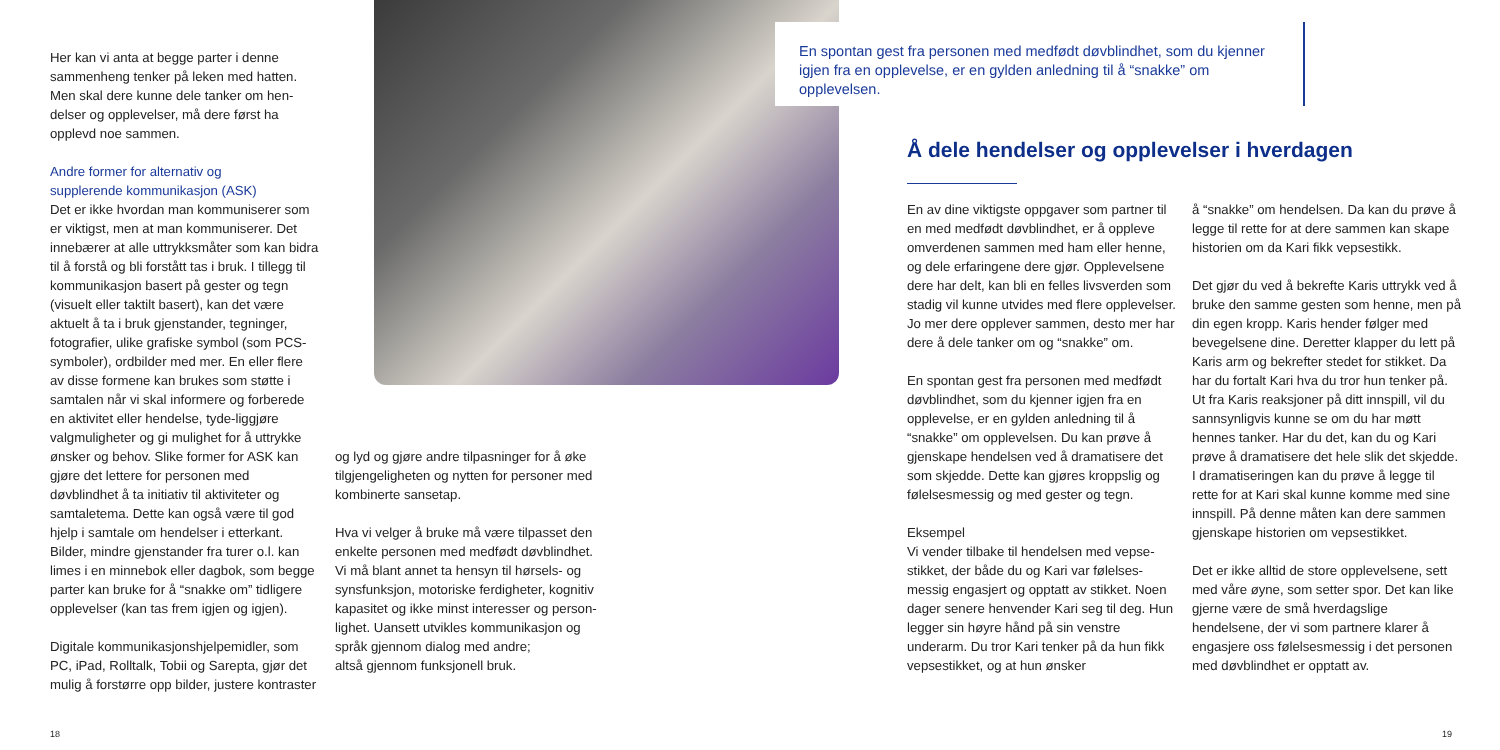Her kan vi anta at begge parter i denne sammenheng tenker på leken med hatten. Men skal dere kunne dele tanker om hen-delser og opplevelser, må dere først ha opplevd noe sammen.
Andre former for alternativ og
supplerende kommunikasjon (ASK)
Det er ikke hvordan man kommuniserer som er viktigst, men at man kommuniserer. Det innebærer at alle uttrykksmåter som kan bidra til å forstå og bli forstått tas i bruk. I tillegg til kommunikasjon basert på gester og tegn (visuelt eller taktilt basert), kan det være aktuelt å ta i bruk gjenstander, tegninger, fotografier, ulike grafiske symbol (som PCS-symboler), ordbilder med mer. En eller flere av disse formene kan brukes som støtte i samtalen når vi skal informere og forberede en aktivitet eller hendelse, tyde-liggjøre valgmuligheter og gi mulighet for å uttrykke ønsker og behov. Slike former for ASK kan gjøre det lettere for personen med døvblindhet å ta initiativ til aktiviteter og samtaletema. Dette kan også være til god hjelp i samtale om hendelser i etterkant. Bilder, mindre gjenstander fra turer o.l. kan limes i en minnebok eller dagbok, som begge parter kan bruke for å “snakke om” tidligere opplevelser (kan tas frem igjen og igjen).
Digitale kommunikasjonshjelpemidler, som PC, iPad, Rolltalk, Tobii og Sarepta, gjør det mulig å forstørre opp bilder, justere kontraster
og lyd og gjøre andre tilpasninger for å øke tilgjengeligheten og nytten for personer med kombinerte sansetap.
Hva vi velger å bruke må være tilpasset den enkelte personen med medfødt døvblindhet. Vi må blant annet ta hensyn til hørsels- og synsfunksjon, motoriske ferdigheter, kognitiv kapasitet og ikke minst interesser og person-lighet. Uansett utvikles kommunikasjon og språk gjennom dialog med andre;
altså gjennom funksjonell bruk.
18
En spontan gest fra personen med medfødt døvblindhet, som du kjenner igjen fra en opplevelse, er en gylden anledning til å “snakke” om opplevelsen.
Å dele hendelser og opplevelser i hverdagen
En av dine viktigste oppgaver som partner til en med medfødt døvblindhet, er å oppleve omverdenen sammen med ham eller henne, og dele erfaringene dere gjør. Opplevelsene dere har delt, kan bli en felles livsverden som stadig vil kunne utvides med flere opplevelser. Jo mer dere opplever sammen, desto mer har dere å dele tanker om og “snakke” om.
En spontan gest fra personen med medfødt døvblindhet, som du kjenner igjen fra en opplevelse, er en gylden anledning til å “snakke” om opplevelsen. Du kan prøve å gjenskape hendelsen ved å dramatisere det som skjedde. Dette kan gjøres kroppslig og følelsesmessig og med gester og tegn.
Eksempel
Vi vender tilbake til hendelsen med vepse-stikket, der både du og Kari var følelses-messig engasjert og opptatt av stikket. Noen dager senere henvender Kari seg til deg. Hun legger sin høyre hånd på sin venstre underarm. Du tror Kari tenker på da hun fikk vepsestikket, og at hun ønsker
å “snakke” om hendelsen. Da kan du prøve å legge til rette for at dere sammen kan skape historien om da Kari fikk vepsestikk.
Det gjør du ved å bekrefte Karis uttrykk ved å bruke den samme gesten som henne, men på din egen kropp. Karis hender følger med bevegelsene dine. Deretter klapper du lett på Karis arm og bekrefter stedet for stikket. Da har du fortalt Kari hva du tror hun tenker på. Ut fra Karis reaksjoner på ditt innspill, vil du sannsynligvis kunne se om du har møtt hennes tanker. Har du det, kan du og Kari prøve å dramatisere det hele slik det skjedde. I dramatiseringen kan du prøve å legge til rette for at Kari skal kunne komme med sine innspill. På denne måten kan dere sammen gjenskape historien om vepsestikket.
Det er ikke alltid de store opplevelsene, sett med våre øyne, som setter spor. Det kan like gjerne være de små hverdagslige hendelsene, der vi som partnere klarer å engasjere oss følelsesmessig i det personen med døvblindhet er opptatt av.
19